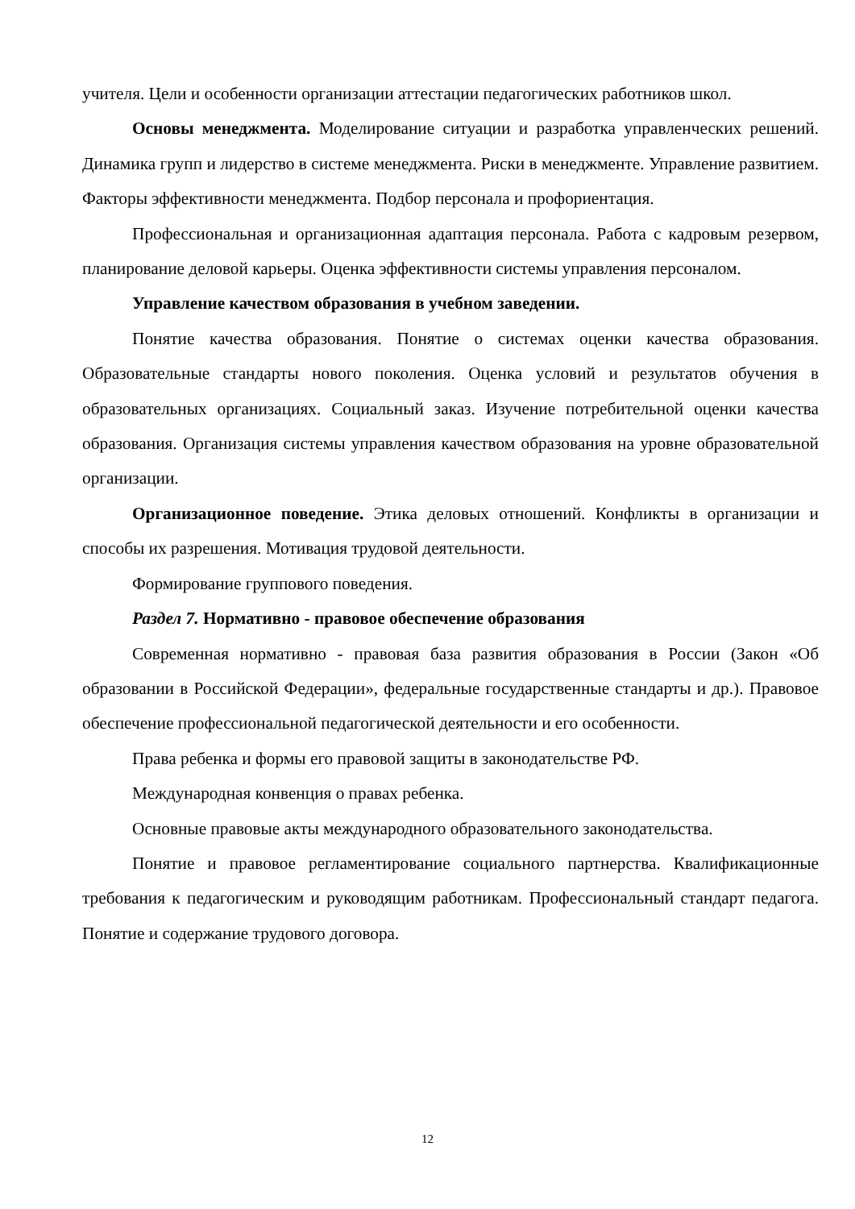учителя. Цели и особенности организации аттестации педагогических работников школ.
Основы менеджмента. Моделирование ситуации и разработка управленческих решений. Динамика групп и лидерство в системе менеджмента. Риски в менеджменте. Управление развитием. Факторы эффективности менеджмента. Подбор персонала и профориентация.
Профессиональная и организационная адаптация персонала. Работа с кадровым резервом, планирование деловой карьеры. Оценка эффективности системы управления персоналом.
Управление качеством образования в учебном заведении.
Понятие качества образования. Понятие о системах оценки качества образования. Образовательные стандарты нового поколения. Оценка условий и результатов обучения в образовательных организациях. Социальный заказ. Изучение потребительной оценки качества образования. Организация системы управления качеством образования на уровне образовательной организации.
Организационное поведение. Этика деловых отношений. Конфликты в организации и способы их разрешения. Мотивация трудовой деятельности.
Формирование группового поведения.
Раздел 7. Нормативно - правовое обеспечение образования
Современная нормативно - правовая база развития образования в России (Закон «Об образовании в Российской Федерации», федеральные государственные стандарты и др.). Правовое обеспечение профессиональной педагогической деятельности и его особенности.
Права ребенка и формы его правовой защиты в законодательстве РФ.
Международная конвенция о правах ребенка.
Основные правовые акты международного образовательного законодательства.
Понятие и правовое регламентирование социального партнерства. Квалификационные требования к педагогическим и руководящим работникам. Профессиональный стандарт педагога. Понятие и содержание трудового договора.
12